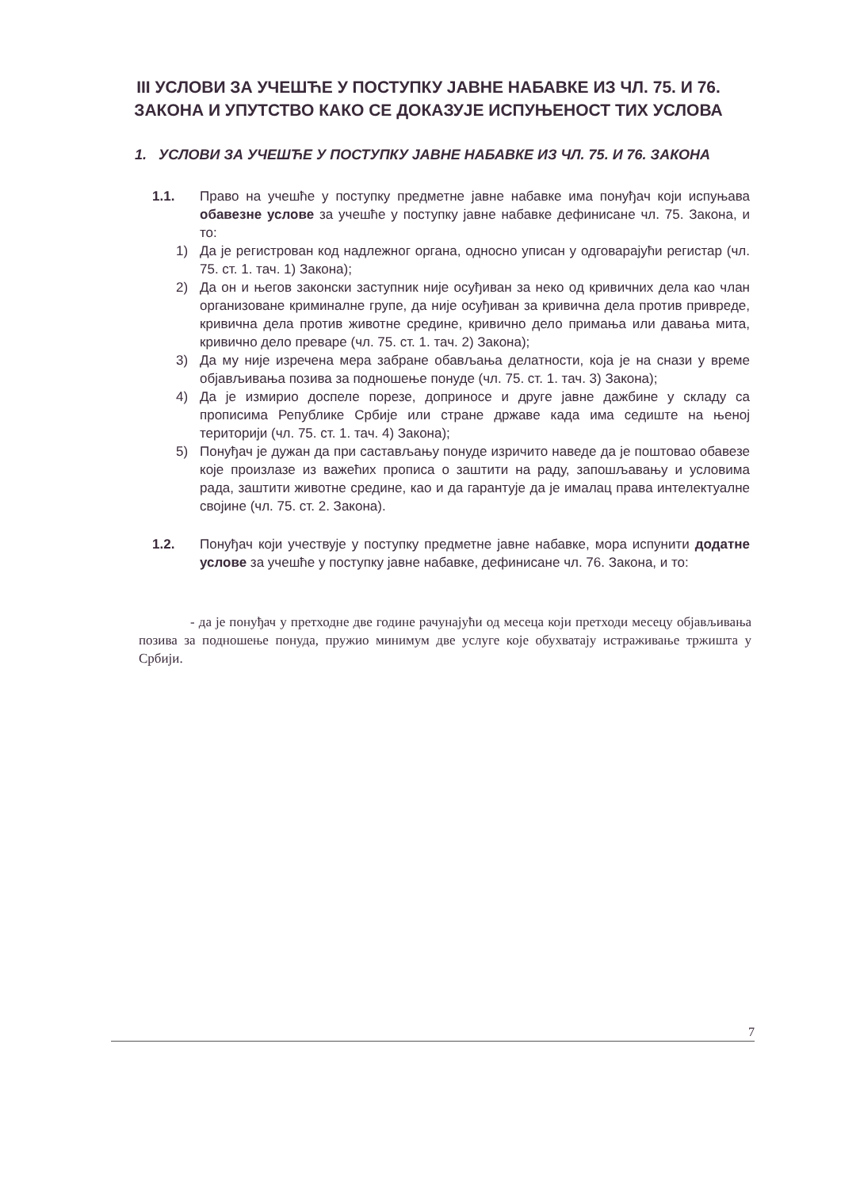III УСЛОВИ ЗА УЧЕШЋЕ У ПОСТУПКУ ЈАВНЕ НАБАВКЕ ИЗ ЧЛ. 75. И 76. ЗАКОНА И УПУТСТВО КАКО СЕ ДОКАЗУЈЕ ИСПУЊЕНОСТ ТИХ УСЛОВА
1. УСЛОВИ ЗА УЧЕШЋЕ У ПОСТУПКУ ЈАВНЕ НАБАВКЕ ИЗ ЧЛ. 75. И 76. ЗАКОНА
1.1. Право на учешће у поступку предметне јавне набавке има понуђач који испуњава обавезне услове за учешће у поступку јавне набавке дефинисане чл. 75. Закона, и то:
1) Да је регистрован код надлежног органа, односно уписан у одговарајући регистар (чл. 75. ст. 1. тач. 1) Закона);
2) Да он и његов законски заступник није осуђиван за неко од кривичних дела као члан организоване криминалне групе, да није осуђиван за кривична дела против привреде, кривична дела против животне средине, кривично дело примања или давања мита, кривично дело преваре (чл. 75. ст. 1. тач. 2) Закона);
3) Да му није изречена мера забране обављања делатности, која је на снази у време објављивања позива за подношење понуде (чл. 75. ст. 1. тач. 3) Закона);
4) Да је измирио доспеле порезе, доприносе и друге јавне дажбине у складу са прописима Републике Србије или стране државе када има седиште на њеној територији (чл. 75. ст. 1. тач. 4) Закона);
5) Понуђач је дужан да при састављању понуде изричито наведе да је поштовао обавезе које произлазе из важећих прописа о заштити на раду, запошљавању и условима рада, заштити животне средине, као и да гарантује да је ималац права интелектуалне својине (чл. 75. ст. 2. Закона).
1.2. Понуђач који учествује у поступку предметне јавне набавке, мора испунити додатне услове за учешће у поступку јавне набавке, дефинисане чл. 76. Закона, и то:
- да је понуђач у претходне две године рачунајући од месеца који претходи месецу објављивања позива за подношење понуда, пружио минимум две услуге које обухватају истраживање тржишта у Србији.
7